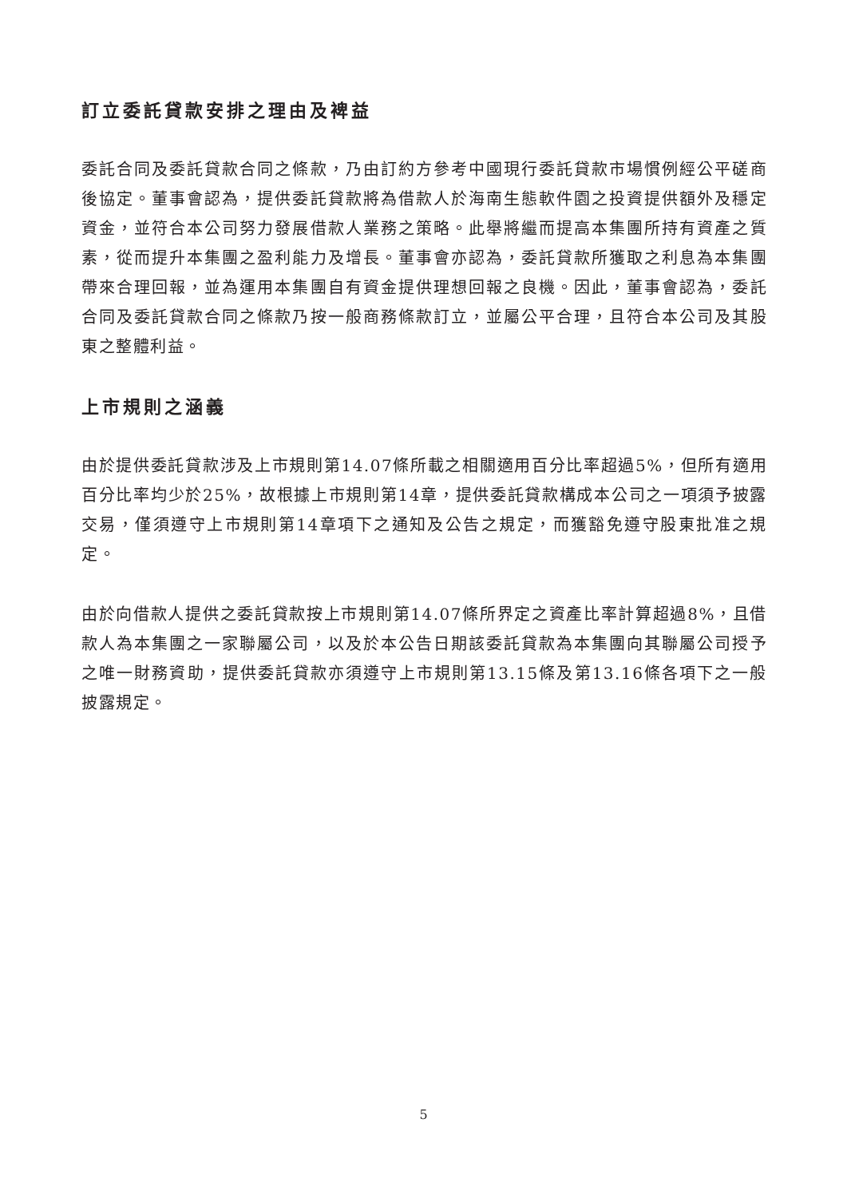訂立委託貸款安排之理由及裨益
委託合同及委託貸款合同之條款，乃由訂約方參考中國現行委託貸款市場慣例經公平磋商後協定。董事會認為，提供委託貸款將為借款人於海南生態軟件園之投資提供額外及穩定資金，並符合本公司努力發展借款人業務之策略。此舉將繼而提高本集團所持有資產之質素，從而提升本集團之盈利能力及增長。董事會亦認為，委託貸款所獲取之利息為本集團帶來合理回報，並為運用本集團自有資金提供理想回報之良機。因此，董事會認為，委託合同及委託貸款合同之條款乃按一般商務條款訂立，並屬公平合理，且符合本公司及其股東之整體利益。
上市規則之涵義
由於提供委託貸款涉及上市規則第14.07條所載之相關適用百分比率超過5%，但所有適用百分比率均少於25%，故根據上市規則第14章，提供委託貸款構成本公司之一項須予披露交易，僅須遵守上市規則第14章項下之通知及公告之規定，而獲豁免遵守股東批准之規定。
由於向借款人提供之委託貸款按上市規則第14.07條所界定之資產比率計算超過8%，且借款人為本集團之一家聯屬公司，以及於本公告日期該委託貸款為本集團向其聯屬公司授予之唯一財務資助，提供委託貸款亦須遵守上市規則第13.15條及第13.16條各項下之一般披露規定。
5